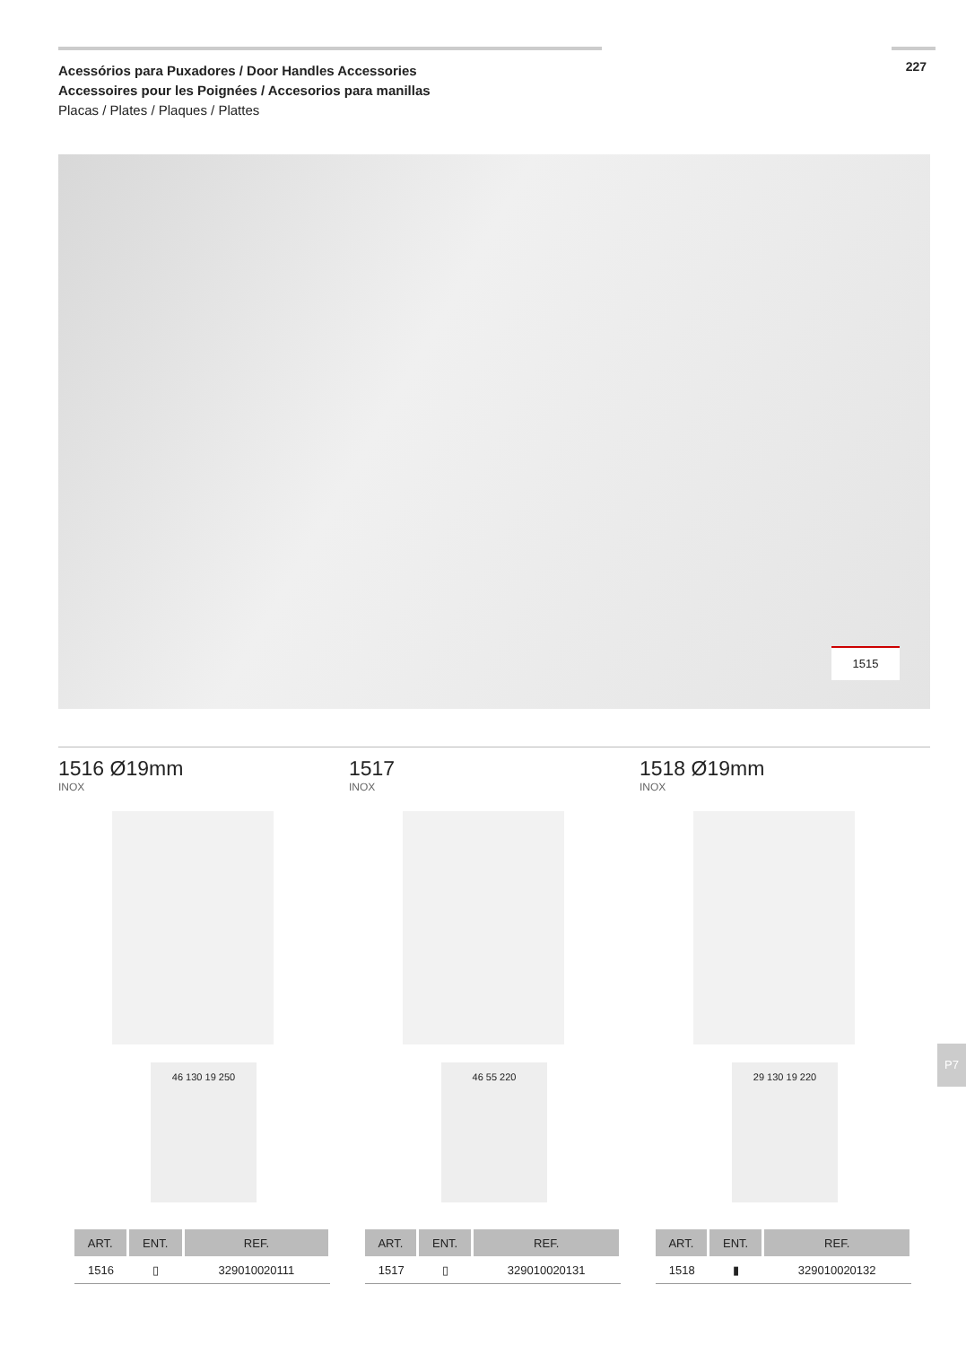227
Acessórios para Puxadores / Door Handles Accessories
Accessoires pour les Poignées / Accesorios para manillas
Placas / Plates / Plaques / Plattes
1515
1516 Ø19mm
INOX
46 130 19 250
| ART. | ENT. | REF. |
| --- | --- | --- |
| 1516 | ▯ | 329010020111 |
1517
INOX
46 55 220
| ART. | ENT. | REF. |
| --- | --- | --- |
| 1517 | ▯ | 329010020131 |
1518 Ø19mm
INOX
29 130 19 220
| ART. | ENT. | REF. |
| --- | --- | --- |
| 1518 | ▮ | 329010020132 |
P7